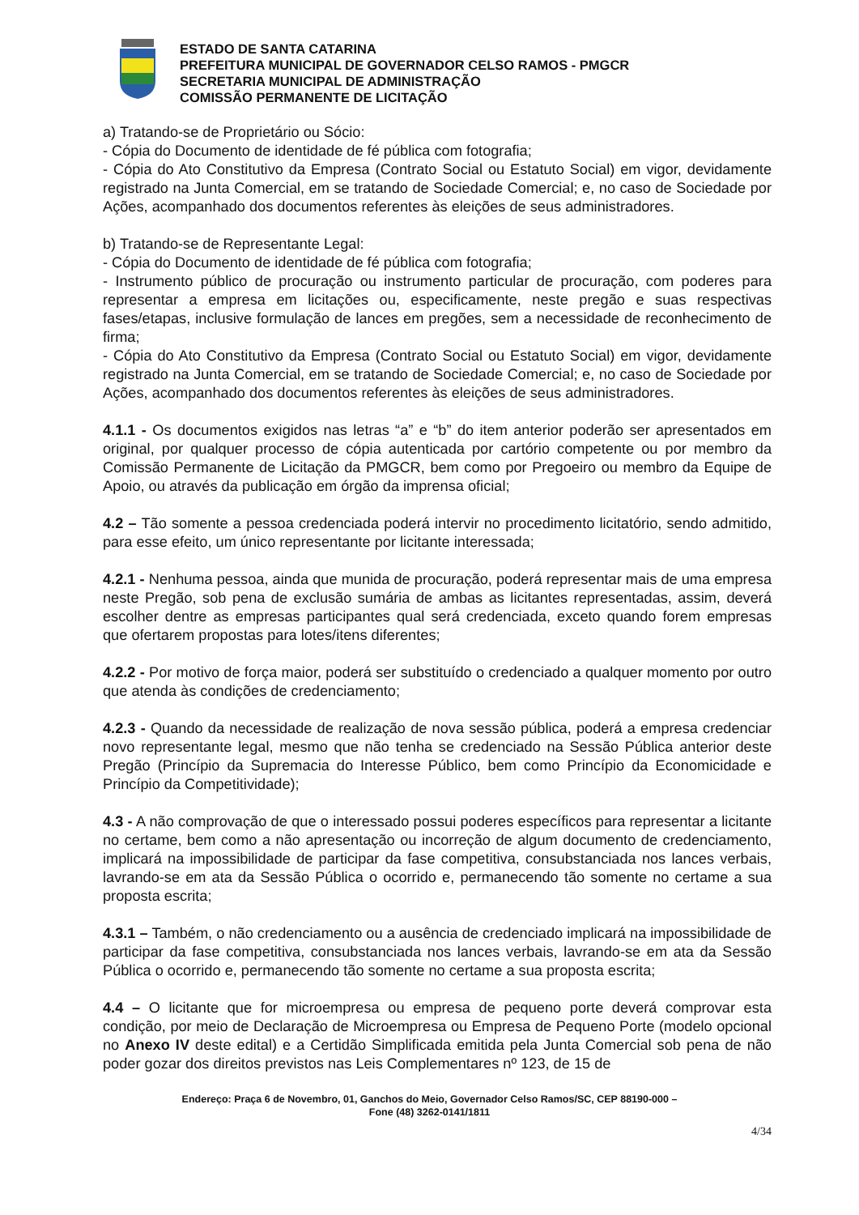ESTADO DE SANTA CATARINA
PREFEITURA MUNICIPAL DE GOVERNADOR CELSO RAMOS - PMGCR
SECRETARIA MUNICIPAL DE ADMINISTRAÇÃO
COMISSÃO PERMANENTE DE LICITAÇÃO
a) Tratando-se de Proprietário ou Sócio:
- Cópia do Documento de identidade de fé pública com fotografia;
- Cópia do Ato Constitutivo da Empresa (Contrato Social ou Estatuto Social) em vigor, devidamente registrado na Junta Comercial, em se tratando de Sociedade Comercial; e, no caso de Sociedade por Ações, acompanhado dos documentos referentes às eleições de seus administradores.
b) Tratando-se de Representante Legal:
- Cópia do Documento de identidade de fé pública com fotografia;
- Instrumento público de procuração ou instrumento particular de procuração, com poderes para representar a empresa em licitações ou, especificamente, neste pregão e suas respectivas fases/etapas, inclusive formulação de lances em pregões, sem a necessidade de reconhecimento de firma;
- Cópia do Ato Constitutivo da Empresa (Contrato Social ou Estatuto Social) em vigor, devidamente registrado na Junta Comercial, em se tratando de Sociedade Comercial; e, no caso de Sociedade por Ações, acompanhado dos documentos referentes às eleições de seus administradores.
4.1.1 - Os documentos exigidos nas letras “a” e “b” do item anterior poderão ser apresentados em original, por qualquer processo de cópia autenticada por cartório competente ou por membro da Comissão Permanente de Licitação da PMGCR, bem como por Pregoeiro ou membro da Equipe de Apoio, ou através da publicação em órgão da imprensa oficial;
4.2 – Tão somente a pessoa credenciada poderá intervir no procedimento licitatório, sendo admitido, para esse efeito, um único representante por licitante interessada;
4.2.1 - Nenhuma pessoa, ainda que munida de procuração, poderá representar mais de uma empresa neste Pregão, sob pena de exclusão sumária de ambas as licitantes representadas, assim, deverá escolher dentre as empresas participantes qual será credenciada, exceto quando forem empresas que ofertarem propostas para lotes/itens diferentes;
4.2.2 - Por motivo de força maior, poderá ser substituído o credenciado a qualquer momento por outro que atenda às condições de credenciamento;
4.2.3 - Quando da necessidade de realização de nova sessão pública, poderá a empresa credenciar novo representante legal, mesmo que não tenha se credenciado na Sessão Pública anterior deste Pregão (Princípio da Supremacia do Interesse Público, bem como Princípio da Economicidade e Princípio da Competitividade);
4.3 - A não comprovação de que o interessado possui poderes específicos para representar a licitante no certame, bem como a não apresentação ou incorreção de algum documento de credenciamento, implicará na impossibilidade de participar da fase competitiva, consubstanciada nos lances verbais, lavrando-se em ata da Sessão Pública o ocorrido e, permanecendo tão somente no certame a sua proposta escrita;
4.3.1 – Também, o não credenciamento ou a ausência de credenciado implicará na impossibilidade de participar da fase competitiva, consubstanciada nos lances verbais, lavrando-se em ata da Sessão Pública o ocorrido e, permanecendo tão somente no certame a sua proposta escrita;
4.4 – O licitante que for microempresa ou empresa de pequeno porte deverá comprovar esta condição, por meio de Declaração de Microempresa ou Empresa de Pequeno Porte (modelo opcional no Anexo IV deste edital) e a Certidão Simplificada emitida pela Junta Comercial sob pena de não poder gozar dos direitos previstos nas Leis Complementares nº 123, de 15 de
Endereço: Praça 6 de Novembro, 01, Ganchos do Meio, Governador Celso Ramos/SC, CEP 88190-000 –
Fone (48) 3262-0141/1811
4/34